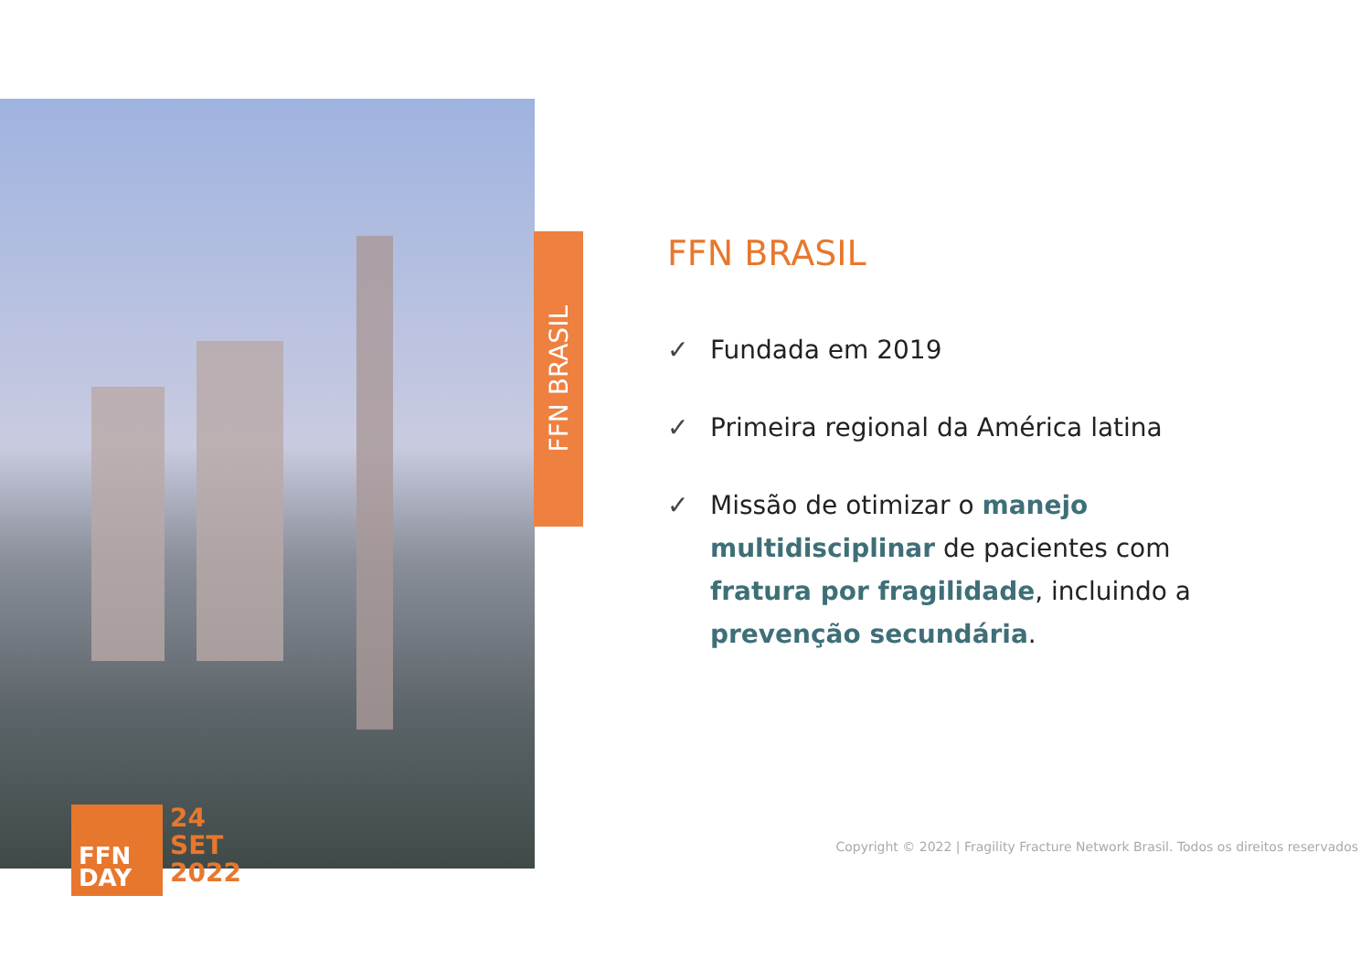FFN
DAY
24
SET
2022
FFN BRASIL
FFN BRASIL
✓ Fundada em 2019
✓ Primeira regional da América latina
✓ Missão de otimizar o manejo multidisciplinar de pacientes com fratura por fragilidade, incluindo a prevenção secundária.
Copyright © 2022 | Fragility Fracture Network Brasil. Todos os direitos reservados